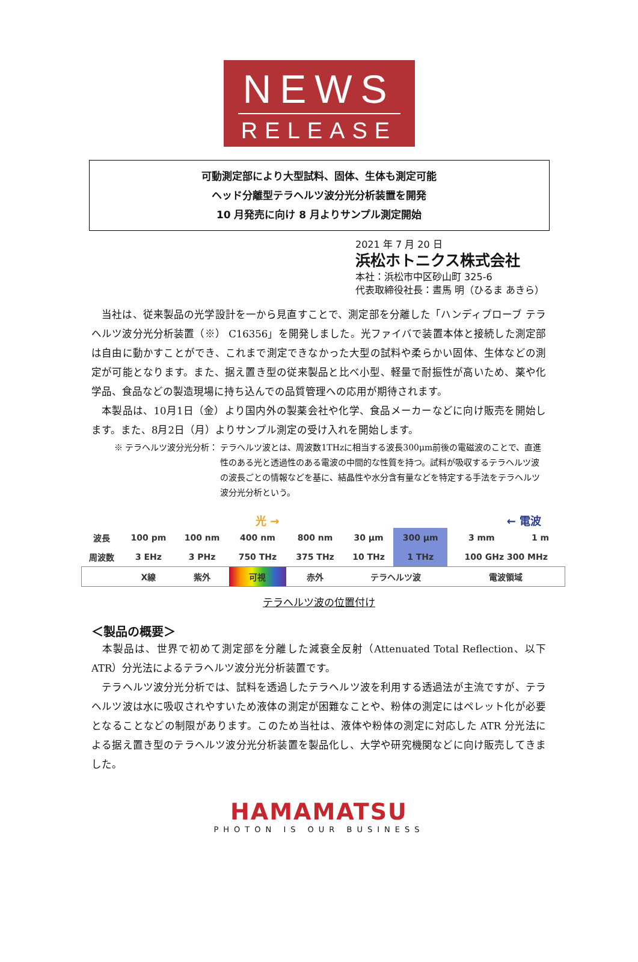NEWS
RELEASE
可動測定部により大型試料、固体、生体も測定可能
ヘッド分離型テラヘルツ波分光分析装置を開発
10 月発売に向け 8 月よりサンプル測定開始
2021 年 7 月 20 日
浜松ホトニクス株式会社
本社：浜松市中区砂山町 325-6
代表取締役社長：晝馬 明（ひるま あきら）
　当社は、従来製品の光学設計を一から見直すことで、測定部を分離した「ハンディプローブ テラヘルツ波分光分析装置（※） C16356」を開発しました。光ファイバで装置本体と接続した測定部は自由に動かすことができ、これまで測定できなかった大型の試料や柔らかい固体、生体などの測定が可能となります。また、据え置き型の従来製品と比べ小型、軽量で耐振性が高いため、薬や化学品、食品などの製造現場に持ち込んでの品質管理への応用が期待されます。
　本製品は、10月1日（金）より国内外の製薬会社や化学、食品メーカーなどに向け販売を開始します。また、8月2日（月）よりサンプル測定の受け入れを開始します。
※ テラヘルツ波分光分析： テラヘルツ波とは、周波数1THzに相当する波長300μm前後の電磁波のことで、直進性のある光と透過性のある電波の中間的な性質を持つ。試料が吸収するテラヘルツ波の波長ごとの情報などを基に、結晶性や水分含有量などを特定する手法をテラヘルツ波分光分析という。
光 → ← 電波
| 波長 | 100 pm | 100 nm | 400 nm | 800 nm | 30 μm | 300 μm | 3 mm | 1 m |
| 周波数 | 3 EHz | 3 PHz | 750 THz | 375 THz | 10 THz | 1 THz | 100 GHz 300 MHz | |
| | X線 | 紫外 | 可視 | 赤外 | テラヘルツ波 | | 電波領域 | |
テラヘルツ波の位置付け
＜製品の概要＞
　本製品は、世界で初めて測定部を分離した減衰全反射（Attenuated Total Reflection、以下 ATR）分光法によるテラヘルツ波分光分析装置です。
　テラヘルツ波分光分析では、試料を透過したテラヘルツ波を利用する透過法が主流ですが、テラヘルツ波は水に吸収されやすいため液体の測定が困難なことや、粉体の測定にはペレット化が必要となることなどの制限があります。このため当社は、液体や粉体の測定に対応した ATR 分光法による据え置き型のテラヘルツ波分光分析装置を製品化し、大学や研究機関などに向け販売してきました。
HAMAMATSU
PHOTON IS OUR BUSINESS